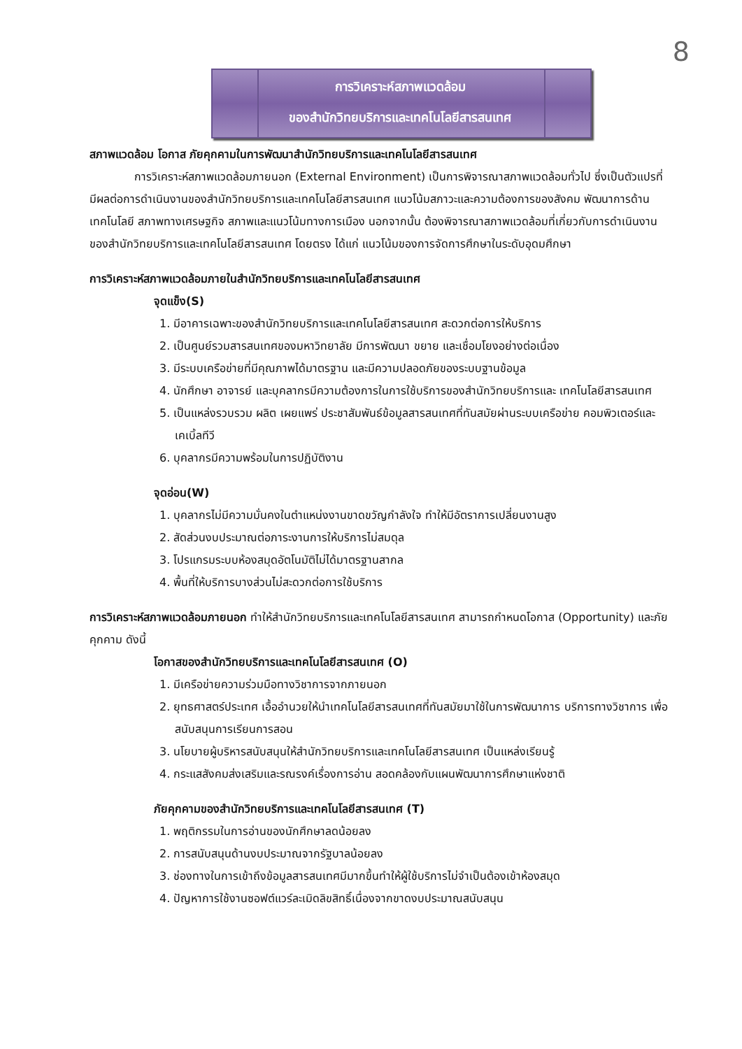8
การวิเคราะห์สภาพแวดล้อม
ของสำนักวิทยบริการและเทคโนโลยีสารสนเทศ
สภาพแวดล้อม โอกาส ภัยคุกคามในการพัฒนาสำนักวิทยบริการและเทคโนโลยีสารสนเทศ
    การวิเคราะห์สภาพแวดล้อมภายนอก (External Environment) เป็นการพิจารณาสภาพแวดล้อมทั่วไป ซึ่งเป็นตัวแปรที่มีผลต่อการดำเนินงานของสำนักวิทยบริการและเทคโนโลยีสารสนเทศ แนวโน้มสภาวะและความต้องการของสังคม พัฒนาการด้านเทคโนโลยี สภาพทางเศรษฐกิจ สภาพและแนวโน้มทางการเมือง นอกจากนั้น ต้องพิจารณาสภาพแวดล้อมที่เกี่ยวกับการดำเนินงานของสำนักวิทยบริการและเทคโนโลยีสารสนเทศ โดยตรง ได้แก่ แนวโน้มของการจัดการศึกษาในระดับอุดมศึกษา
การวิเคราะห์สภาพแวดล้อมภายในสำนักวิทยบริการและเทคโนโลยีสารสนเทศ
จุดแข็ง(S)
1. มีอาคารเฉพาะของสำนักวิทยบริการและเทคโนโลยีสารสนเทศ สะดวกต่อการให้บริการ
2. เป็นศูนย์รวมสารสนเทศของมหาวิทยาลัย มีการพัฒนา ขยาย และเชื่อมโยงอย่างต่อเนื่อง
3. มีระบบเครือข่ายที่มีคุณภาพได้มาตรฐาน และมีความปลอดภัยของระบบฐานข้อมูล
4. นักศึกษา อาจารย์ และบุคลากรมีความต้องการในการใช้บริการของสำนักวิทยบริการและ เทคโนโลยีสารสนเทศ
5. เป็นแหล่งรวบรวม ผลิต เผยแพร่ ประชาสัมพันธ์ข้อมูลสารสนเทศที่ทันสมัยผ่านระบบเครือข่าย คอมพิวเตอร์และเคเบิ้ลทีวี
6. บุคลากรมีความพร้อมในการปฏิบัติงาน
จุดอ่อน(W)
1. บุคลากรไม่มีความมั่นคงในตำแหน่งงานขาดขวัญกำลังใจ ทำให้มีอัตราการเปลี่ยนงานสูง
2. สัดส่วนงบประมาณต่อภาระงานการให้บริการไม่สมดุล
3. โปรแกรมระบบห้องสมุดอัตโนมัติไม่ได้มาตรฐานสากล
4. พื้นที่ให้บริการบางส่วนไม่สะดวกต่อการใช้บริการ
การวิเคราะห์สภาพแวดล้อมภายนอก ทำให้สำนักวิทยบริการและเทคโนโลยีสารสนเทศ สามารถกำหนดโอกาส (Opportunity) และภัยคุกคาม ดังนี้
โอกาสของสำนักวิทยบริการและเทคโนโลยีสารสนเทศ (O)
1. มีเครือข่ายความร่วมมือทางวิชาการจากภายนอก
2. ยุทธศาสตร์ประเทศ เอื้ออำนวยให้นำเทคโนโลยีสารสนเทศที่ทันสมัยมาใช้ในการพัฒนาการ บริการทางวิชาการ เพื่อสนับสนุนการเรียนการสอน
3. นโยบายผู้บริหารสนับสนุนให้สำนักวิทยบริการและเทคโนโลยีสารสนเทศ เป็นแหล่งเรียนรู้
4. กระแสสังคมส่งเสริมและรณรงค์เรื่องการอ่าน สอดคล้องกับแผนพัฒนาการศึกษาแห่งชาติ
ภัยคุกคามของสำนักวิทยบริการและเทคโนโลยีสารสนเทศ (T)
1. พฤติกรรมในการอ่านของนักศึกษาลดน้อยลง
2. การสนับสนุนด้านงบประมาณจากรัฐบาลน้อยลง
3. ช่องทางในการเข้าถึงข้อมูลสารสนเทศมีมากขึ้นทำให้ผู้ใช้บริการไม่จำเป็นต้องเข้าห้องสมุด
4. ปัญหาการใช้งานซอฟต์แวร์ละเมิดลิขสิทธิ์เนื่องจากขาดงบประมาณสนับสนุน